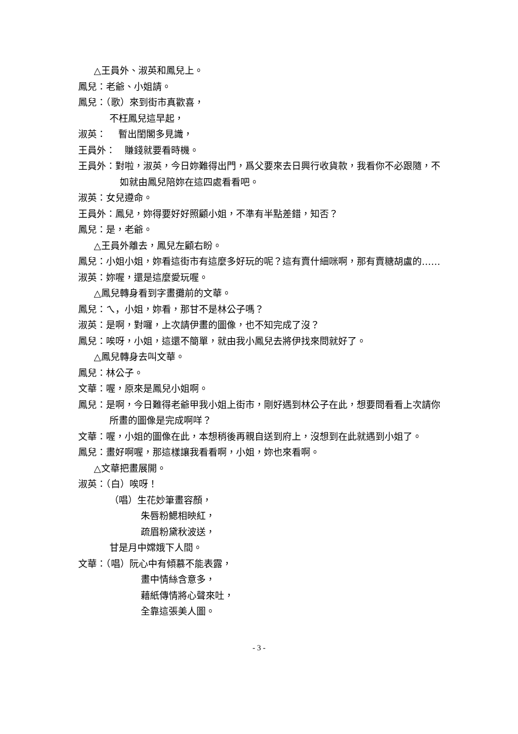△王員外、淑英和鳳兒上。
鳳兒：老爺、小姐請。
鳳兒：（歌）來到街市真歡喜，
不枉鳳兒這早起，
淑英：　 暫出閨閣多見識，
王員外：　賺錢就要看時機。
王員外：對啦，淑英，今日妳難得出門，爲父要來去日興行收貨款，我看你不必跟隨，不如就由鳳兒陪妳在這四處看看吧。
淑英：女兒遵命。
王員外：鳳兒，妳得要好好照顧小姐，不準有半點差錯，知否？
鳳兒：是，老爺。
△王員外離去，鳳兒左顧右盼。
鳳兒：小姐小姐，妳看這街市有這麼多好玩的呢？這有賣什細咪啊，那有賣糖胡盧的……
淑英：妳喔，還是這麼愛玩喔。
△鳳兒轉身看到字畫攤前的文華。
鳳兒：ㄟ，小姐，妳看，那甘不是林公子嗎？
淑英：是啊，對囉，上次請伊畫的圖像，也不知完成了沒？
鳳兒：唉呀，小姐，這還不簡單，就由我小鳳兒去將伊找來問就好了。
△鳳兒轉身去叫文華。
鳳兒：林公子。
文華：喔，原來是鳳兒小姐啊。
鳳兒：是啊，今日難得老爺甲我小姐上街市，剛好遇到林公子在此，想要問看看上次請你所畫的圖像是完成啊咩？
文華：喔，小姐的圖像在此，本想稍後再親自送到府上，沒想到在此就遇到小姐了。
鳳兒：畫好啊喔，那這樣讓我看看啊，小姐，妳也來看啊。
△文華把畫展開。
淑英：（白）唉呀！
（唱）生花妙筆畫容顏，
朱唇粉鰓相映紅，
疏眉粉黛秋波送，
甘是月中嫦娥下人間。
文華：（唱）阮心中有傾慕不能表露，
畫中情絲含意多，
藉紙傳情將心聲來吐，
全靠這張美人圖。
- 3 -